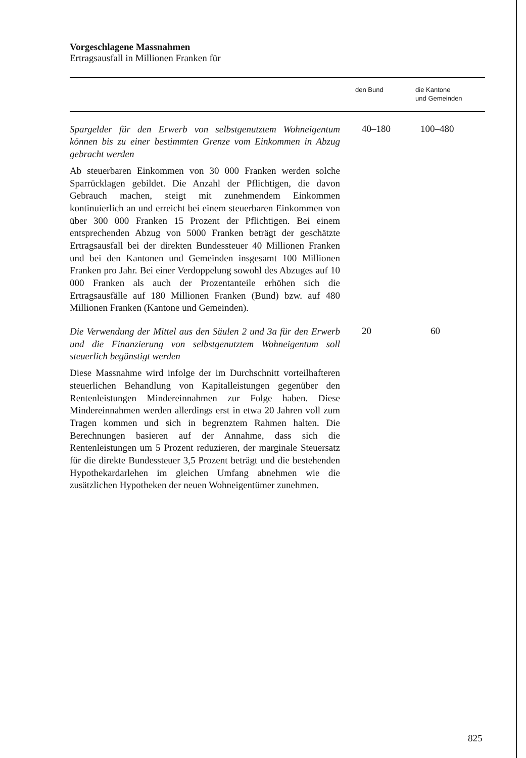Vorgeschlagene Massnahmen
Ertragsausfall in Millionen Franken für
| | den Bund | die Kantone und Gemeinden |
| --- | --- | --- |
| Spargelder für den Erwerb von selbstgenutztem Wohneigentum können bis zu einer bestimmten Grenze vom Einkommen in Abzug gebracht werden Ab steuerbaren Einkommen von 30 000 Franken werden solche Sparrücklagen gebildet. Die Anzahl der Pflichtigen, die davon Gebrauch machen, steigt mit zunehmendem Einkommen kontinuierlich an und erreicht bei einem steuerbaren Einkommen von über 300 000 Franken 15 Prozent der Pflichtigen. Bei einem entsprechenden Abzug von 5000 Franken beträgt der geschätzte Ertragsausfall bei der direkten Bundessteuer 40 Millionen Franken und bei den Kantonen und Gemeinden insgesamt 100 Millionen Franken pro Jahr. Bei einer Verdoppelung sowohl des Abzuges auf 10 000 Franken als auch der Prozentanteile erhöhen sich die Ertragsausfälle auf 180 Millionen Franken (Bund) bzw. auf 480 Millionen Franken (Kantone und Gemeinden). | 40–180 | 100–480 |
| Die Verwendung der Mittel aus den Säulen 2 und 3a für den Erwerb und die Finanzierung von selbstgenutztem Wohneigentum soll steuerlich begünstigt werden Diese Massnahme wird infolge der im Durchschnitt vorteilhafteren steuerlichen Behandlung von Kapitalleistungen gegenüber den Rentenleistungen Mindereinnahmen zur Folge haben. Diese Mindereinnahmen werden allerdings erst in etwa 20 Jahren voll zum Tragen kommen und sich in begrenztem Rahmen halten. Die Berechnungen basieren auf der Annahme, dass sich die Rentenleistungen um 5 Prozent reduzieren, der marginale Steuersatz für die direkte Bundessteuer 3,5 Prozent beträgt und die bestehenden Hypothekardarlehen im gleichen Umfang abnehmen wie die zusätzlichen Hypotheken der neuen Wohneigentümer zunehmen. | 20 | 60 |
825